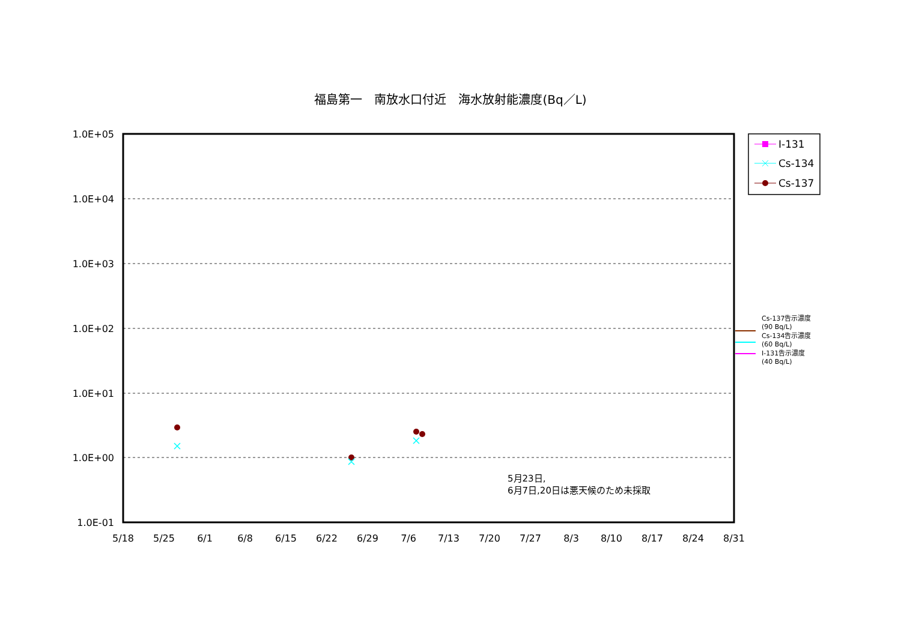福島第一　南放水口付近　海水放射能濃度(Bq／L)
1.0E+05
1.0E+04
1.0E+03
1.0E+02
1.0E+01
1.0E+00
1.0E-01
5/18
5/25
6/1
6/8
6/15
6/22
6/29
7/6
7/13
7/20
7/27
8/3
8/10
8/17
8/24
8/31
I-131
Cs-134
Cs-137
Cs-137告示濃度
(90 Bq/L)
Cs-134告示濃度
(60 Bq/L)
I-131告示濃度
(40 Bq/L)
5月23日,
6月7日,20日は悪天候のため未採取